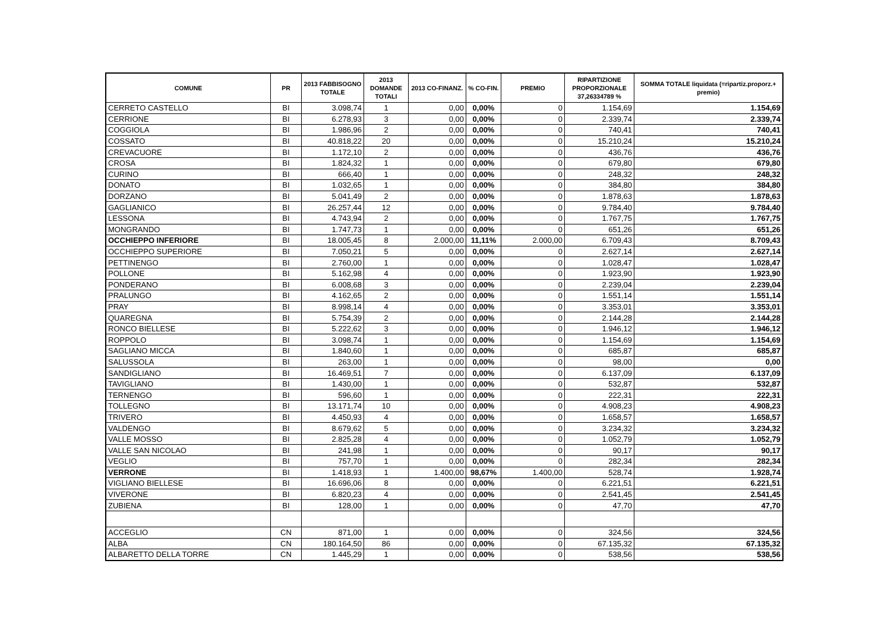| COMUNE | PR | 2013 FABBISOGNO TOTALE | 2013 DOMANDE TOTALI | 2013 CO-FINANZ. | % CO-FIN. | PREMIO | RIPARTIZIONE PROPORZIONALE 37,26334789 % | SOMMA TOTALE liquidata (=ripartiz.proporz.+ premio) |
| --- | --- | --- | --- | --- | --- | --- | --- | --- |
| CERRETO CASTELLO | BI | 3.098,74 | 1 | 0,00 | 0,00% | 0 | 1.154,69 | 1.154,69 |
| CERRIONE | BI | 6.278,93 | 3 | 0,00 | 0,00% | 0 | 2.339,74 | 2.339,74 |
| COGGIOLA | BI | 1.986,96 | 2 | 0,00 | 0,00% | 0 | 740,41 | 740,41 |
| COSSATO | BI | 40.818,22 | 20 | 0,00 | 0,00% | 0 | 15.210,24 | 15.210,24 |
| CREVACUORE | BI | 1.172,10 | 2 | 0,00 | 0,00% | 0 | 436,76 | 436,76 |
| CROSA | BI | 1.824,32 | 1 | 0,00 | 0,00% | 0 | 679,80 | 679,80 |
| CURINO | BI | 666,40 | 1 | 0,00 | 0,00% | 0 | 248,32 | 248,32 |
| DONATO | BI | 1.032,65 | 1 | 0,00 | 0,00% | 0 | 384,80 | 384,80 |
| DORZANO | BI | 5.041,49 | 2 | 0,00 | 0,00% | 0 | 1.878,63 | 1.878,63 |
| GAGLIANICO | BI | 26.257,44 | 12 | 0,00 | 0,00% | 0 | 9.784,40 | 9.784,40 |
| LESSONA | BI | 4.743,94 | 2 | 0,00 | 0,00% | 0 | 1.767,75 | 1.767,75 |
| MONGRANDO | BI | 1.747,73 | 1 | 0,00 | 0,00% | 0 | 651,26 | 651,26 |
| OCCHIEPPO INFERIORE | BI | 18.005,45 | 8 | 2.000,00 | 11,11% | 2.000,00 | 6.709,43 | 8.709,43 |
| OCCHIEPPO SUPERIORE | BI | 7.050,21 | 5 | 0,00 | 0,00% | 0 | 2.627,14 | 2.627,14 |
| PETTINENGO | BI | 2.760,00 | 1 | 0,00 | 0,00% | 0 | 1.028,47 | 1.028,47 |
| POLLONE | BI | 5.162,98 | 4 | 0,00 | 0,00% | 0 | 1.923,90 | 1.923,90 |
| PONDERANO | BI | 6.008,68 | 3 | 0,00 | 0,00% | 0 | 2.239,04 | 2.239,04 |
| PRALUNGO | BI | 4.162,65 | 2 | 0,00 | 0,00% | 0 | 1.551,14 | 1.551,14 |
| PRAY | BI | 8.998,14 | 4 | 0,00 | 0,00% | 0 | 3.353,01 | 3.353,01 |
| QUAREGNA | BI | 5.754,39 | 2 | 0,00 | 0,00% | 0 | 2.144,28 | 2.144,28 |
| RONCO BIELLESE | BI | 5.222,62 | 3 | 0,00 | 0,00% | 0 | 1.946,12 | 1.946,12 |
| ROPPOLO | BI | 3.098,74 | 1 | 0,00 | 0,00% | 0 | 1.154,69 | 1.154,69 |
| SAGLIANO MICCA | BI | 1.840,60 | 1 | 0,00 | 0,00% | 0 | 685,87 | 685,87 |
| SALUSSOLA | BI | 263,00 | 1 | 0,00 | 0,00% | 0 | 98,00 | 0,00 |
| SANDIGLIANO | BI | 16.469,51 | 7 | 0,00 | 0,00% | 0 | 6.137,09 | 6.137,09 |
| TAVIGLIANO | BI | 1.430,00 | 1 | 0,00 | 0,00% | 0 | 532,87 | 532,87 |
| TERNENGO | BI | 596,60 | 1 | 0,00 | 0,00% | 0 | 222,31 | 222,31 |
| TOLLEGNO | BI | 13.171,74 | 10 | 0,00 | 0,00% | 0 | 4.908,23 | 4.908,23 |
| TRIVERO | BI | 4.450,93 | 4 | 0,00 | 0,00% | 0 | 1.658,57 | 1.658,57 |
| VALDENGO | BI | 8.679,62 | 5 | 0,00 | 0,00% | 0 | 3.234,32 | 3.234,32 |
| VALLE MOSSO | BI | 2.825,28 | 4 | 0,00 | 0,00% | 0 | 1.052,79 | 1.052,79 |
| VALLE SAN NICOLAO | BI | 241,98 | 1 | 0,00 | 0,00% | 0 | 90,17 | 90,17 |
| VEGLIO | BI | 757,70 | 1 | 0,00 | 0,00% | 0 | 282,34 | 282,34 |
| VERRONE | BI | 1.418,93 | 1 | 1.400,00 | 98,67% | 1.400,00 | 528,74 | 1.928,74 |
| VIGLIANO BIELLESE | BI | 16.696,06 | 8 | 0,00 | 0,00% | 0 | 6.221,51 | 6.221,51 |
| VIVERONE | BI | 6.820,23 | 4 | 0,00 | 0,00% | 0 | 2.541,45 | 2.541,45 |
| ZUBIENA | BI | 128,00 | 1 | 0,00 | 0,00% | 0 | 47,70 | 47,70 |
| ACCEGLIO | CN | 871,00 | 1 | 0,00 | 0,00% | 0 | 324,56 | 324,56 |
| ALBA | CN | 180.164,50 | 86 | 0,00 | 0,00% | 0 | 67.135,32 | 67.135,32 |
| ALBARETTO DELLA TORRE | CN | 1.445,29 | 1 | 0,00 | 0,00% | 0 | 538,56 | 538,56 |